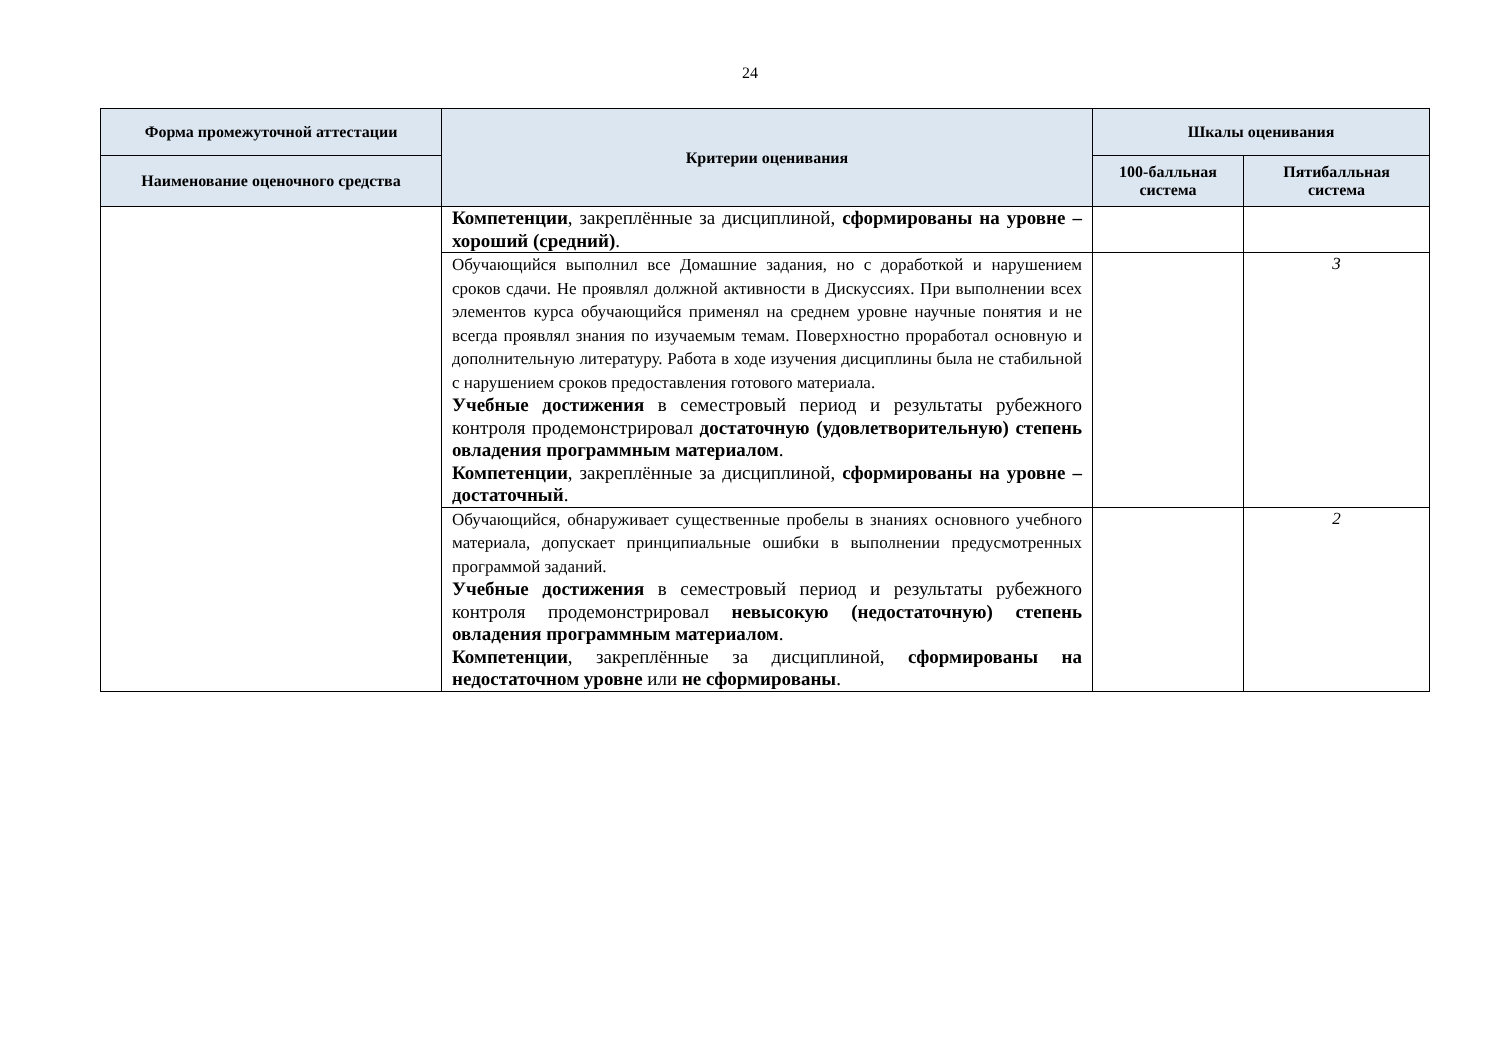24
| Форма промежуточной аттестации | Критерии оценивания | Шкалы оценивания | |
| --- | --- | --- | --- |
| Наименование оценочного средства | | 100-балльная система | Пятибалльная система |
| | Компетенции , закреплённые за дисциплиной, сформированы на уровне – хороший (средний) . | | |
| | Обучающийся выполнил все Домашние задания, но с доработкой и нарушением сроков сдачи. Не проявлял должной активности в Дискуссиях. При выполнении всех элементов курса обучающийся применял на среднем уровне научные понятия и не всегда проявлял знания по изучаемым темам. Поверхностно проработал основную и дополнительную литературу. Работа в ходе изучения дисциплины была не стабильной с нарушением сроков предоставления готового материала. Учебные достижения в семестровый период и результаты рубежного контроля продемонстрировал достаточную (удовлетворительную) степень овладения программным материалом . Компетенции , закреплённые за дисциплиной, сформированы на уровне – достаточный . | | 3 |
| | Обучающийся, обнаруживает существенные пробелы в знаниях основного учебного материала, допускает принципиальные ошибки в выполнении предусмотренных программой заданий. Учебные достижения в семестровый период и результаты рубежного контроля продемонстрировал невысокую (недостаточную) степень овладения программным материалом . Компетенции , закреплённые за дисциплиной, сформированы на недостаточном уровне или не сформированы . | | 2 |